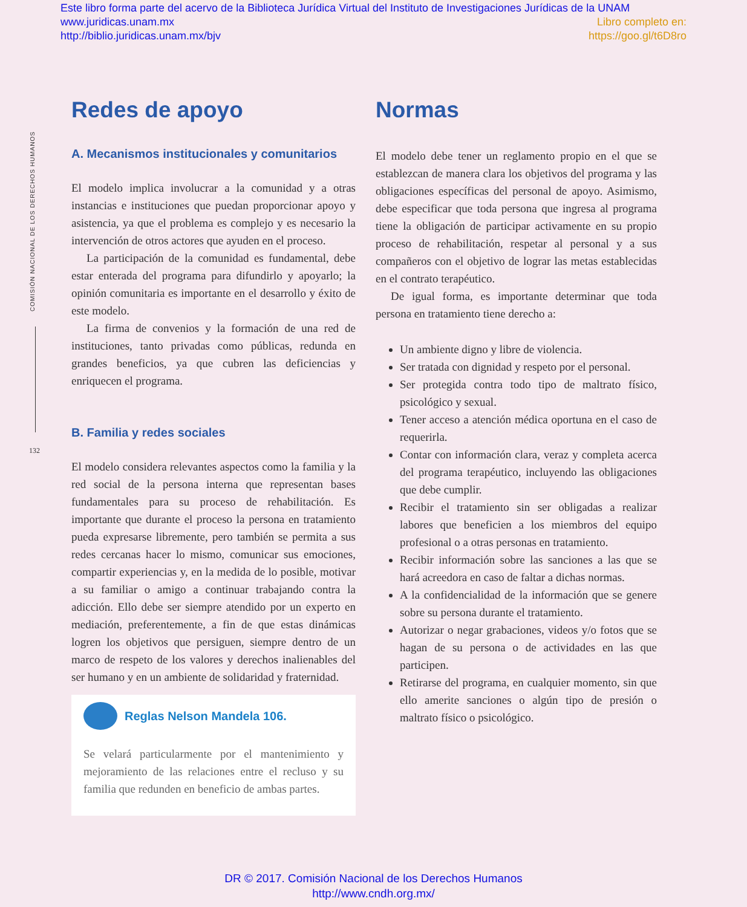Este libro forma parte del acervo de la Biblioteca Jurídica Virtual del Instituto de Investigaciones Jurídicas de la UNAM
www.juridicas.unam.mx Libro completo en:
http://biblio.juridicas.unam.mx/bjv https://goo.gl/t6D8ro
COMISIÓN NACIONAL DE LOS DERECHOS HUMANOS
132
Redes de apoyo
A. Mecanismos institucionales y comunitarios
El modelo implica involucrar a la comunidad y a otras instancias e instituciones que puedan proporcionar apoyo y asistencia, ya que el problema es complejo y es necesario la intervención de otros actores que ayuden en el proceso.
La participación de la comunidad es fundamental, debe estar enterada del programa para difundirlo y apoyarlo; la opinión comunitaria es importante en el desarrollo y éxito de este modelo.
La firma de convenios y la formación de una red de instituciones, tanto privadas como públicas, redunda en grandes beneficios, ya que cubren las deficiencias y enriquecen el programa.
B. Familia y redes sociales
El modelo considera relevantes aspectos como la familia y la red social de la persona interna que representan bases fundamentales para su proceso de rehabilitación. Es importante que durante el proceso la persona en tratamiento pueda expresarse libremente, pero también se permita a sus redes cercanas hacer lo mismo, comunicar sus emociones, compartir experiencias y, en la medida de lo posible, motivar a su familiar o amigo a continuar trabajando contra la adicción. Ello debe ser siempre atendido por un experto en mediación, preferentemente, a fin de que estas dinámicas logren los objetivos que persiguen, siempre dentro de un marco de respeto de los valores y derechos inalienables del ser humano y en un ambiente de solidaridad y fraternidad.
Reglas Nelson Mandela 106.
Se velará particularmente por el mantenimiento y mejoramiento de las relaciones entre el recluso y su familia que redunden en beneficio de ambas partes.
Normas
El modelo debe tener un reglamento propio en el que se establezcan de manera clara los objetivos del programa y las obligaciones específicas del personal de apoyo. Asimismo, debe especificar que toda persona que ingresa al programa tiene la obligación de participar activamente en su propio proceso de rehabilitación, respetar al personal y a sus compañeros con el objetivo de lograr las metas establecidas en el contrato terapéutico.
De igual forma, es importante determinar que toda persona en tratamiento tiene derecho a:
Un ambiente digno y libre de violencia.
Ser tratada con dignidad y respeto por el personal.
Ser protegida contra todo tipo de maltrato físico, psicológico y sexual.
Tener acceso a atención médica oportuna en el caso de requerirla.
Contar con información clara, veraz y completa acerca del programa terapéutico, incluyendo las obligaciones que debe cumplir.
Recibir el tratamiento sin ser obligadas a realizar labores que beneficien a los miembros del equipo profesional o a otras personas en tratamiento.
Recibir información sobre las sanciones a las que se hará acreedora en caso de faltar a dichas normas.
A la confidencialidad de la información que se genere sobre su persona durante el tratamiento.
Autorizar o negar grabaciones, videos y/o fotos que se hagan de su persona o de actividades en las que participen.
Retirarse del programa, en cualquier momento, sin que ello amerite sanciones o algún tipo de presión o maltrato físico o psicológico.
DR © 2017. Comisión Nacional de los Derechos Humanos
http://www.cndh.org.mx/